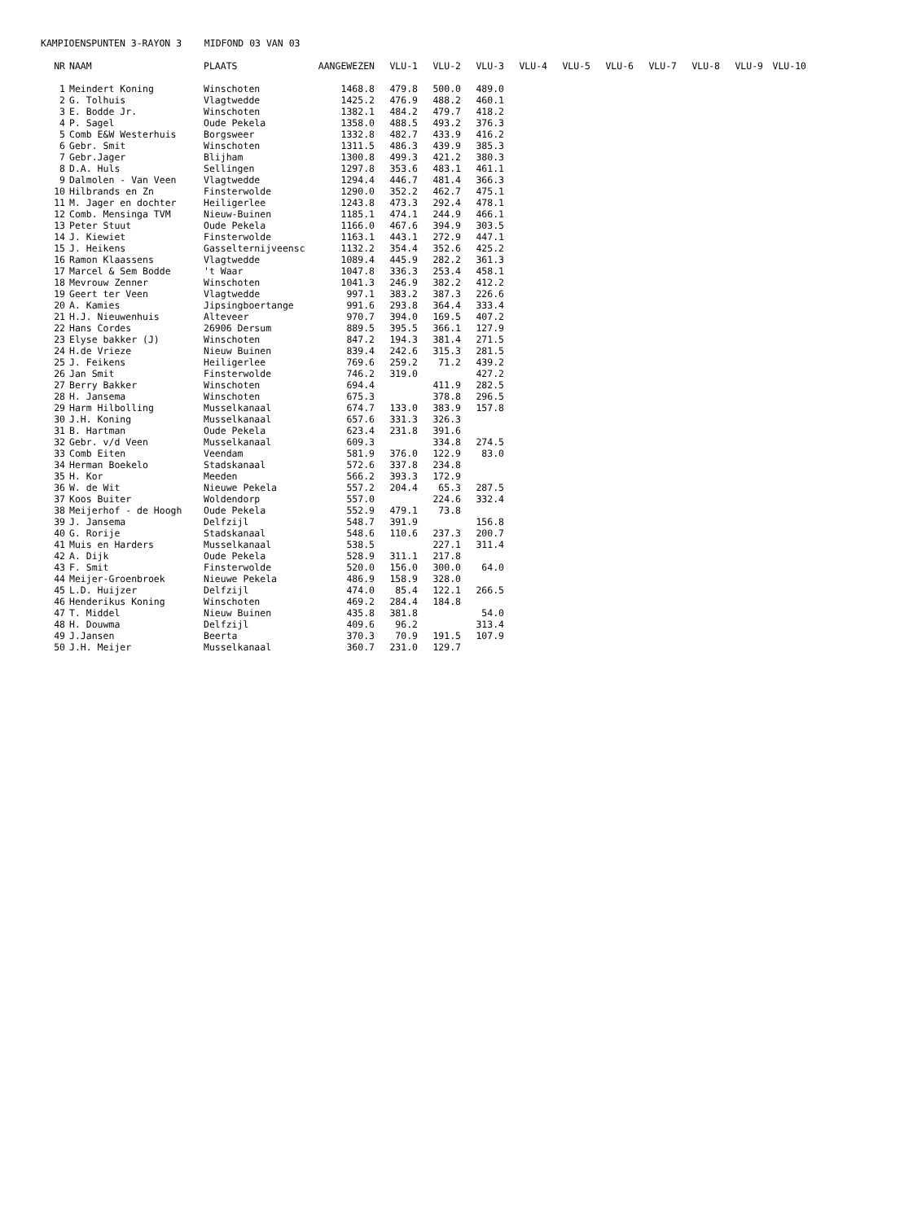KAMPIOENSPUNTEN 3-RAYON 3 MIDFOND 03 VAN 03
| NR | NAAM | PLAATS | AANGEWEZEN | VLU-1 | VLU-2 | VLU-3 | VLU-4 | VLU-5 | VLU-6 | VLU-7 | VLU-8 | VLU-9 | VLU-10 |
| --- | --- | --- | --- | --- | --- | --- | --- | --- | --- | --- | --- | --- | --- |
| 1 | Meindert Koning | Winschoten | 1468.8 | 479.8 | 500.0 | 489.0 | | | | | | | |
| 2 | G. Tolhuis | Vlagtwedde | 1425.2 | 476.9 | 488.2 | 460.1 | | | | | | | |
| 3 | E. Bodde Jr. | Winschoten | 1382.1 | 484.2 | 479.7 | 418.2 | | | | | | | |
| 4 | P. Sagel | Oude Pekela | 1358.0 | 488.5 | 493.2 | 376.3 | | | | | | | |
| 5 | Comb E&W Westerhuis | Borgsweer | 1332.8 | 482.7 | 433.9 | 416.2 | | | | | | | |
| 6 | Gebr. Smit | Winschoten | 1311.5 | 486.3 | 439.9 | 385.3 | | | | | | | |
| 7 | Gebr.Jager | Blijham | 1300.8 | 499.3 | 421.2 | 380.3 | | | | | | | |
| 8 | D.A. Huls | Sellingen | 1297.8 | 353.6 | 483.1 | 461.1 | | | | | | | |
| 9 | Dalmolen - Van Veen | Vlagtwedde | 1294.4 | 446.7 | 481.4 | 366.3 | | | | | | | |
| 10 | Hilbrands en Zn | Finsterwolde | 1290.0 | 352.2 | 462.7 | 475.1 | | | | | | | |
| 11 | M. Jager en dochter | Heiligerlee | 1243.8 | 473.3 | 292.4 | 478.1 | | | | | | | |
| 12 | Comb. Mensinga TVM | Nieuw-Buinen | 1185.1 | 474.1 | 244.9 | 466.1 | | | | | | | |
| 13 | Peter Stuut | Oude Pekela | 1166.0 | 467.6 | 394.9 | 303.5 | | | | | | | |
| 14 | J. Kiewiet | Finsterwolde | 1163.1 | 443.1 | 272.9 | 447.1 | | | | | | | |
| 15 | J. Heikens | Gasselternijveensc | 1132.2 | 354.4 | 352.6 | 425.2 | | | | | | | |
| 16 | Ramon Klaassens | Vlagtwedde | 1089.4 | 445.9 | 282.2 | 361.3 | | | | | | | |
| 17 | Marcel & Sem Bodde | 't Waar | 1047.8 | 336.3 | 253.4 | 458.1 | | | | | | | |
| 18 | Mevrouw Zenner | Winschoten | 1041.3 | 246.9 | 382.2 | 412.2 | | | | | | | |
| 19 | Geert ter Veen | Vlagtwedde | 997.1 | 383.2 | 387.3 | 226.6 | | | | | | | |
| 20 | A. Kamies | Jipsingboertange | 991.6 | 293.8 | 364.4 | 333.4 | | | | | | | |
| 21 | H.J. Nieuwenhuis | Alteveer | 970.7 | 394.0 | 169.5 | 407.2 | | | | | | | |
| 22 | Hans Cordes | 26906 Dersum | 889.5 | 395.5 | 366.1 | 127.9 | | | | | | | |
| 23 | Elyse bakker (J) | Winschoten | 847.2 | 194.3 | 381.4 | 271.5 | | | | | | | |
| 24 | H.de Vrieze | Nieuw Buinen | 839.4 | 242.6 | 315.3 | 281.5 | | | | | | | |
| 25 | J. Feikens | Heiligerlee | 769.6 | 259.2 | 71.2 | 439.2 | | | | | | | |
| 26 | Jan Smit | Finsterwolde | 746.2 | 319.0 | | 427.2 | | | | | | | |
| 27 | Berry Bakker | Winschoten | 694.4 | | 411.9 | 282.5 | | | | | | | |
| 28 | H. Jansema | Winschoten | 675.3 | | 378.8 | 296.5 | | | | | | | |
| 29 | Harm Hilbolling | Musselkanaal | 674.7 | 133.0 | 383.9 | 157.8 | | | | | | | |
| 30 | J.H. Koning | Musselkanaal | 657.6 | 331.3 | 326.3 | | | | | | | | |
| 31 | B. Hartman | Oude Pekela | 623.4 | 231.8 | 391.6 | | | | | | | | |
| 32 | Gebr. v/d Veen | Musselkanaal | 609.3 | | 334.8 | 274.5 | | | | | | | |
| 33 | Comb Eiten | Veendam | 581.9 | 376.0 | 122.9 | 83.0 | | | | | | | |
| 34 | Herman Boekelo | Stadskanaal | 572.6 | 337.8 | 234.8 | | | | | | | | |
| 35 | H. Kor | Meeden | 566.2 | 393.3 | 172.9 | | | | | | | | |
| 36 | W. de Wit | Nieuwe Pekela | 557.2 | 204.4 | 65.3 | 287.5 | | | | | | | |
| 37 | Koos Buiter | Woldendorp | 557.0 | | 224.6 | 332.4 | | | | | | | |
| 38 | Meijerhof - de Hoogh | Oude Pekela | 552.9 | 479.1 | 73.8 | | | | | | | | |
| 39 | J. Jansema | Delfzijl | 548.7 | 391.9 | | 156.8 | | | | | | | |
| 40 | G. Rorije | Stadskanaal | 548.6 | 110.6 | 237.3 | 200.7 | | | | | | | |
| 41 | Muis en Harders | Musselkanaal | 538.5 | | 227.1 | 311.4 | | | | | | | |
| 42 | A. Dijk | Oude Pekela | 528.9 | 311.1 | 217.8 | | | | | | | | |
| 43 | F. Smit | Finsterwolde | 520.0 | 156.0 | 300.0 | 64.0 | | | | | | | |
| 44 | Meijer-Groenbroek | Nieuwe Pekela | 486.9 | 158.9 | 328.0 | | | | | | | | |
| 45 | L.D. Huijzer | Delfzijl | 474.0 | 85.4 | 122.1 | 266.5 | | | | | | | |
| 46 | Henderikus Koning | Winschoten | 469.2 | 284.4 | 184.8 | | | | | | | | |
| 47 | T. Middel | Nieuw Buinen | 435.8 | 381.8 | | 54.0 | | | | | | | |
| 48 | H. Douwma | Delfzijl | 409.6 | 96.2 | | 313.4 | | | | | | | |
| 49 | J.Jansen | Beerta | 370.3 | 70.9 | 191.5 | 107.9 | | | | | | | |
| 50 | J.H. Meijer | Musselkanaal | 360.7 | 231.0 | 129.7 | | | | | | | | |